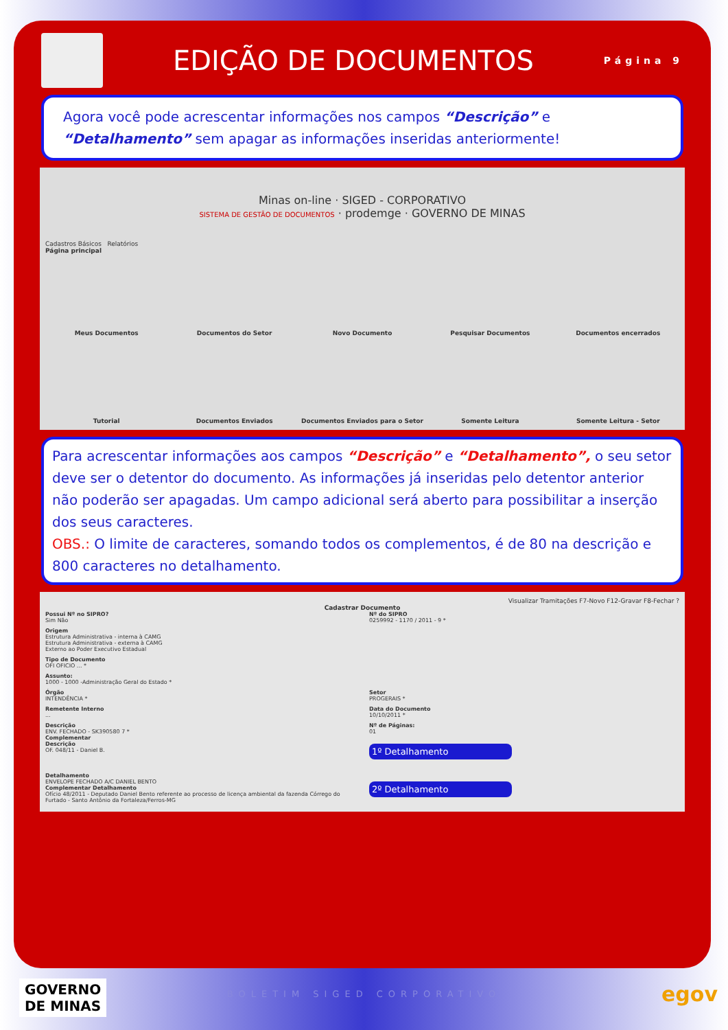EDIÇÃO DE DOCUMENTOS
Página 9
Agora você pode acrescentar informações nos campos “Descrição” e “Detalhamento” sem apagar as informações inseridas anteriormente!
Minas on-line · SIGED - CORPORATIVO
SISTEMA DE GESTÃO DE DOCUMENTOS · prodemge · GOVERNO DE MINAS
Cadastros Básicos Relatórios
Página principal
Meus Documentos
Documentos do Setor
Novo Documento
Pesquisar Documentos
Documentos encerrados
Tutorial
Documentos Enviados
Documentos Enviados para o Setor
Somente Leitura
Somente Leitura - Setor
Para acrescentar informações aos campos “Descrição” e “Detalhamento”, o seu setor deve ser o detentor do documento. As informações já inseridas pelo detentor anterior não poderão ser apagadas. Um campo adicional será aberto para possibilitar a inserção dos seus caracteres.
OBS.: O limite de caracteres, somando todos os complementos, é de 80 na descrição e 800 caracteres no detalhamento.
Visualizar Tramitações F7-Novo F12-Gravar F8-Fechar ?
Cadastrar Documento
Possui Nº no SIPRO?
Sim Não
Nº do SIPRO
0259992 - 1170 / 2011 - 9 *
Origem
Estrutura Administrativa - interna à CAMG
Estrutura Administrativa - externa à CAMG
Externo ao Poder Executivo Estadual
Tipo de Documento
OFI OFICIO ... *
Assunto:
1000 - 1000 -Administração Geral do Estado *
Órgão
INTENDÊNCIA *
Setor
PROGERAIS *
Remetente Interno...
Data do Documento
10/10/2011 *
Descrição
ENV. FECHADO - SK390580 7 *
Complementar
Descrição
OF. 048/11 - Daniel B.
Nº de Páginas:
01
1º Detalhamento
Detalhamento
ENVELOPE FECHADO A/C DANIEL BENTO
Complementar Detalhamento
Ofício 48/2011 - Deputado Daniel Bento referente ao processo de licença ambiental da fazenda Córrego do Furtado - Santo Antônio da Fortaleza/Ferros-MG
2º Detalhamento
GOVERNO
DE MINAS
BOLETIM SIGED CORPORATIVO egov